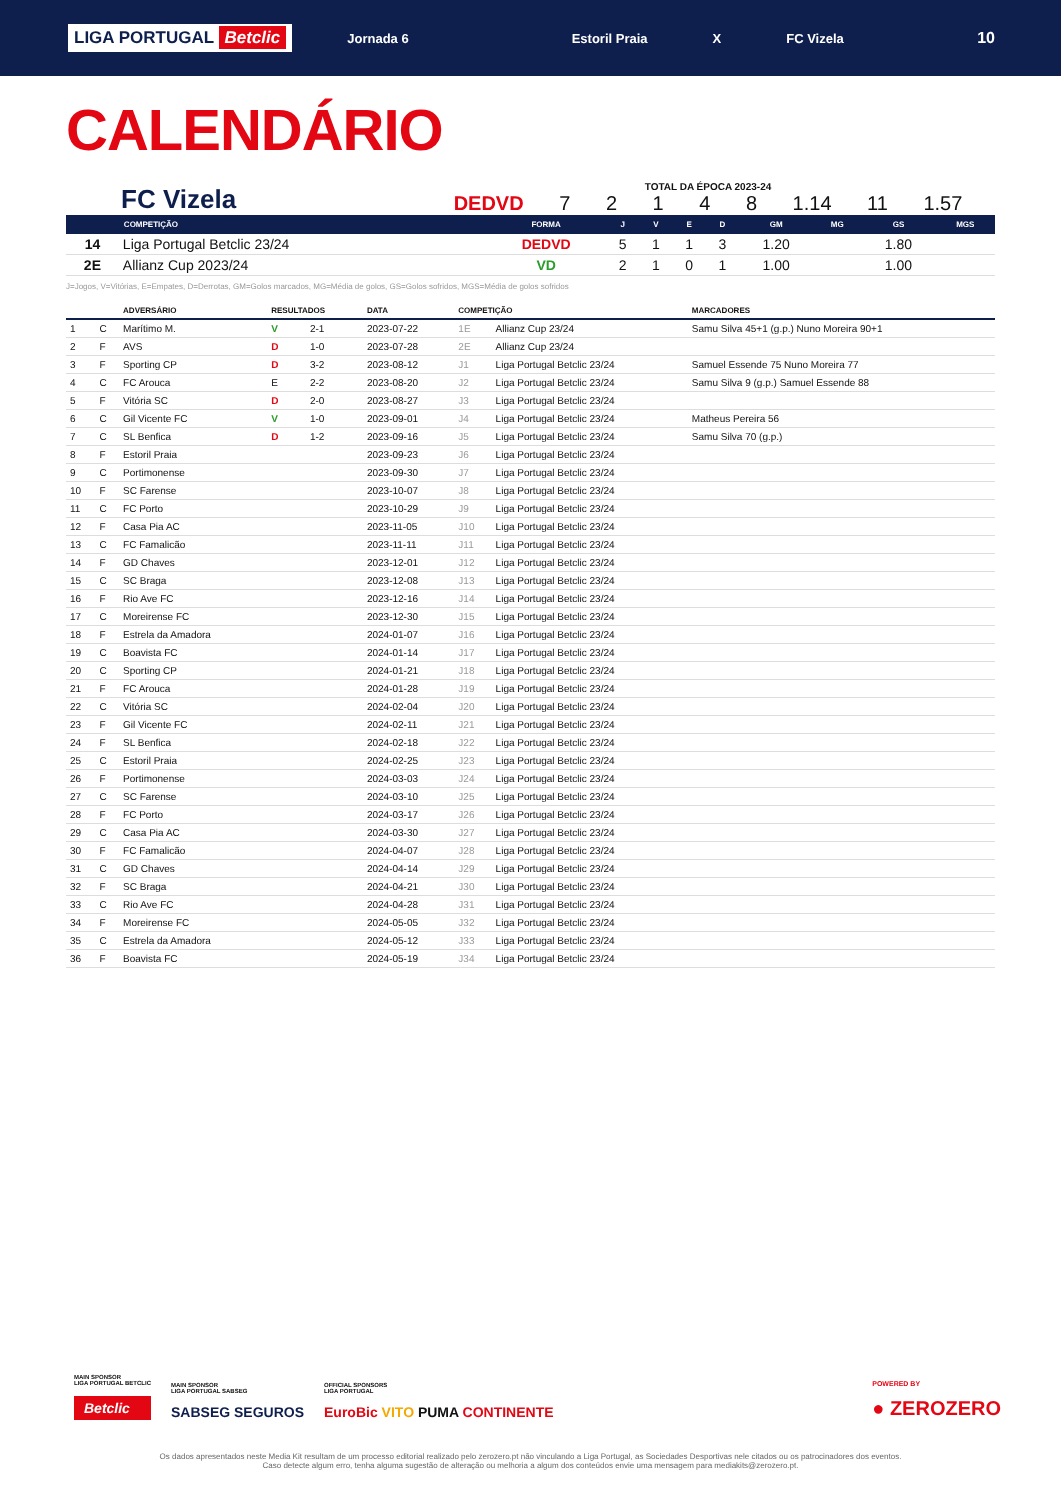LIGA PORTUGAL Betclic
Jornada 6 Estoril Praia X FC Vizela
10
CALENDÁRIO
FC Vizela
TOTAL DA ÉPOCA 2023-24
DEDVD 7 2 1 4 8 1.14 11 1.57
| | COMPETIÇÃO | FORMA | J | V | E | D | GM | MG | GS | MGS |
| --- | --- | --- | --- | --- | --- | --- | --- | --- | --- | --- |
| 14 | Liga Portugal Betclic 23/24 | DEDVD | 5 | 1 | 1 | 3 | 1.20 | | 1.80 | |
| 2E | Allianz Cup 2023/24 | VD | 2 | 1 | 0 | 1 | 1.00 | | 1.00 | |
J=Jogos, V=Vitórias, E=Empates, D=Derrotas, GM=Golos marcados, MG=Média de golos, GS=Golos sofridos, MGS=Média de golos sofridos
| | | ADVERSÁRIO | RESULTADOS | | DATA | COMPETIÇÃO | | MARCADORES |
| --- | --- | --- | --- | --- | --- | --- | --- | --- |
| 1 | C | Marítimo M. | V | 2-1 | 2023-07-22 | 1E | Allianz Cup 23/24 | Samu Silva 45+1 (g.p.) Nuno Moreira 90+1 |
| 2 | F | AVS | D | 1-0 | 2023-07-28 | 2E | Allianz Cup 23/24 | |
| 3 | F | Sporting CP | D | 3-2 | 2023-08-12 | J1 | Liga Portugal Betclic 23/24 | Samuel Essende 75 Nuno Moreira 77 |
| 4 | C | FC Arouca | E | 2-2 | 2023-08-20 | J2 | Liga Portugal Betclic 23/24 | Samu Silva 9 (g.p.) Samuel Essende 88 |
| 5 | F | Vitória SC | D | 2-0 | 2023-08-27 | J3 | Liga Portugal Betclic 23/24 | |
| 6 | C | Gil Vicente FC | V | 1-0 | 2023-09-01 | J4 | Liga Portugal Betclic 23/24 | Matheus Pereira 56 |
| 7 | C | SL Benfica | D | 1-2 | 2023-09-16 | J5 | Liga Portugal Betclic 23/24 | Samu Silva 70 (g.p.) |
| 8 | F | Estoril Praia | | | 2023-09-23 | J6 | Liga Portugal Betclic 23/24 | |
| 9 | C | Portimonense | | | 2023-09-30 | J7 | Liga Portugal Betclic 23/24 | |
| 10 | F | SC Farense | | | 2023-10-07 | J8 | Liga Portugal Betclic 23/24 | |
| 11 | C | FC Porto | | | 2023-10-29 | J9 | Liga Portugal Betclic 23/24 | |
| 12 | F | Casa Pia AC | | | 2023-11-05 | J10 | Liga Portugal Betclic 23/24 | |
| 13 | C | FC Famalicão | | | 2023-11-11 | J11 | Liga Portugal Betclic 23/24 | |
| 14 | F | GD Chaves | | | 2023-12-01 | J12 | Liga Portugal Betclic 23/24 | |
| 15 | C | SC Braga | | | 2023-12-08 | J13 | Liga Portugal Betclic 23/24 | |
| 16 | F | Rio Ave FC | | | 2023-12-16 | J14 | Liga Portugal Betclic 23/24 | |
| 17 | C | Moreirense FC | | | 2023-12-30 | J15 | Liga Portugal Betclic 23/24 | |
| 18 | F | Estrela da Amadora | | | 2024-01-07 | J16 | Liga Portugal Betclic 23/24 | |
| 19 | C | Boavista FC | | | 2024-01-14 | J17 | Liga Portugal Betclic 23/24 | |
| 20 | C | Sporting CP | | | 2024-01-21 | J18 | Liga Portugal Betclic 23/24 | |
| 21 | F | FC Arouca | | | 2024-01-28 | J19 | Liga Portugal Betclic 23/24 | |
| 22 | C | Vitória SC | | | 2024-02-04 | J20 | Liga Portugal Betclic 23/24 | |
| 23 | F | Gil Vicente FC | | | 2024-02-11 | J21 | Liga Portugal Betclic 23/24 | |
| 24 | F | SL Benfica | | | 2024-02-18 | J22 | Liga Portugal Betclic 23/24 | |
| 25 | C | Estoril Praia | | | 2024-02-25 | J23 | Liga Portugal Betclic 23/24 | |
| 26 | F | Portimonense | | | 2024-03-03 | J24 | Liga Portugal Betclic 23/24 | |
| 27 | C | SC Farense | | | 2024-03-10 | J25 | Liga Portugal Betclic 23/24 | |
| 28 | F | FC Porto | | | 2024-03-17 | J26 | Liga Portugal Betclic 23/24 | |
| 29 | C | Casa Pia AC | | | 2024-03-30 | J27 | Liga Portugal Betclic 23/24 | |
| 30 | F | FC Famalicão | | | 2024-04-07 | J28 | Liga Portugal Betclic 23/24 | |
| 31 | C | GD Chaves | | | 2024-04-14 | J29 | Liga Portugal Betclic 23/24 | |
| 32 | F | SC Braga | | | 2024-04-21 | J30 | Liga Portugal Betclic 23/24 | |
| 33 | C | Rio Ave FC | | | 2024-04-28 | J31 | Liga Portugal Betclic 23/24 | |
| 34 | F | Moreirense FC | | | 2024-05-05 | J32 | Liga Portugal Betclic 23/24 | |
| 35 | C | Estrela da Amadora | | | 2024-05-12 | J33 | Liga Portugal Betclic 23/24 | |
| 36 | F | Boavista FC | | | 2024-05-19 | J34 | Liga Portugal Betclic 23/24 | |
MAIN SPONSOR
LIGA PORTUGAL BETCLIC
Betclic
MAIN SPONSOR
LIGA PORTUGAL SABSEG
SABSEG SEGUROS
OFFICIAL SPONSORS
LIGA PORTUGAL
EuroBic VITO PUMA CONTINENTE
POWERED BY
● ZEROZERO
Os dados apresentados neste Media Kit resultam de um processo editorial realizado pelo zerozero.pt não vinculando a Liga Portugal, as Sociedades Desportivas nele citados ou os patrocinadores dos eventos.
Caso detecte algum erro, tenha alguma sugestão de alteração ou melhoria a algum dos conteúdos envie uma mensagem para mediakits@zerozero.pt.